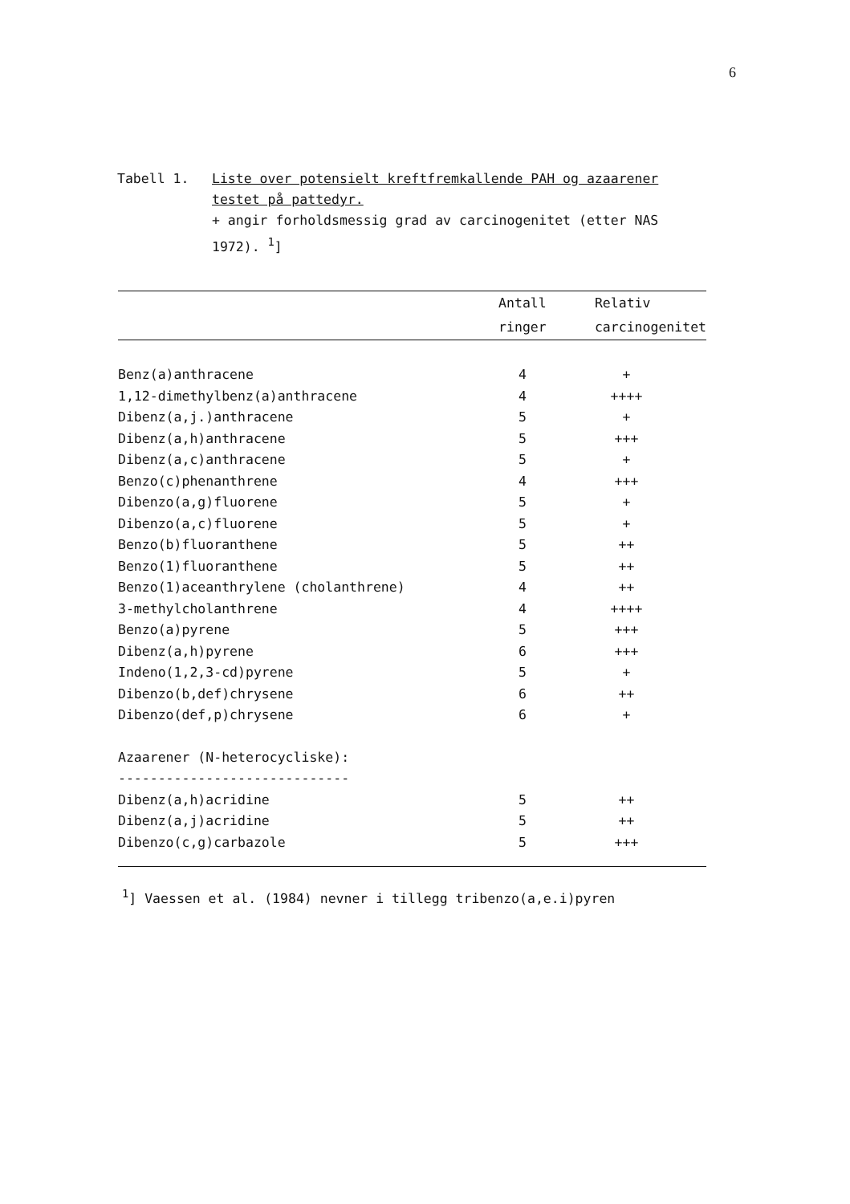6
Tabell 1. Liste over potensielt kreftfremkallende PAH og azaarener testet på pattedyr.
+ angir forholdsmessig grad av carcinogenitet (etter NAS 1972). <sup>1</sup>]
| | Antall | Relativ |
| --- | --- | --- |
| | ringer | carcinogenitet |
| Benz(a)anthracene | 4 | + |
| 1,12-dimethylbenz(a)anthracene | 4 | ++++ |
| Dibenz(a,j.)anthracene | 5 | + |
| Dibenz(a,h)anthracene | 5 | +++ |
| Dibenz(a,c)anthracene | 5 | + |
| Benzo(c)phenanthrene | 4 | +++ |
| Dibenzo(a,g)fluorene | 5 | + |
| Dibenzo(a,c)fluorene | 5 | + |
| Benzo(b)fluoranthene | 5 | ++ |
| Benzo(1)fluoranthene | 5 | ++ |
| Benzo(1)aceanthrylene (cholanthrene) | 4 | ++ |
| 3-methylcholanthrene | 4 | ++++ |
| Benzo(a)pyrene | 5 | +++ |
| Dibenz(a,h)pyrene | 6 | +++ |
| Indeno(1,2,3-cd)pyrene | 5 | + |
| Dibenzo(b,def)chrysene | 6 | ++ |
| Dibenzo(def,p)chrysene | 6 | + |
| Azaarener (N-heterocycliske): | | |
| ----------------------------- | | |
| Dibenz(a,h)acridine | 5 | ++ |
| Dibenz(a,j)acridine | 5 | ++ |
| Dibenzo(c,g)carbazole | 5 | +++ |
<sup>1</sup>] Vaessen et al. (1984) nevner i tillegg tribenzo(a,e.i)pyren